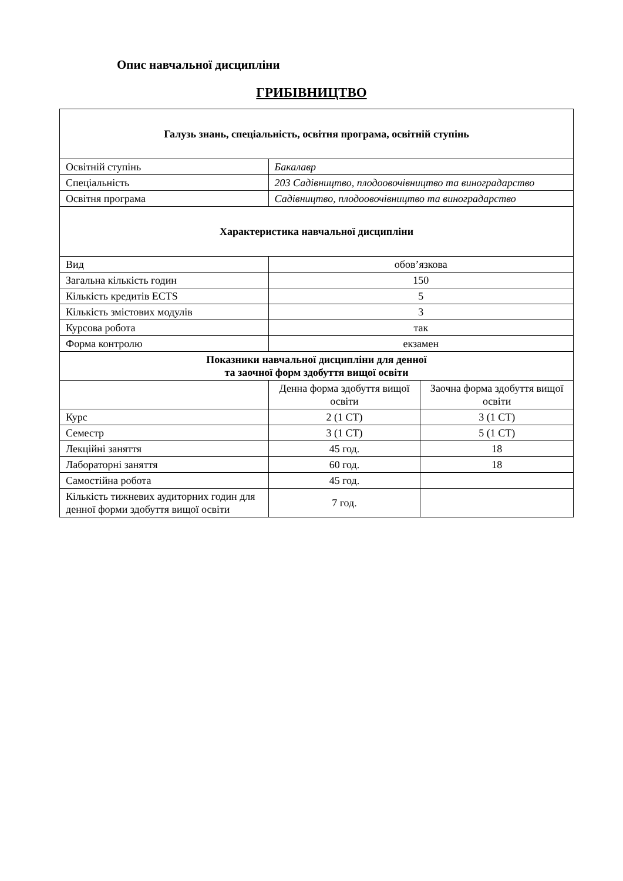Опис навчальної дисципліни
ГРИБІВНИЦТВО
| Галузь знань, спеціальність, освітня програма, освітній ступінь | | |
| --- | --- | --- |
| Освітній ступінь | Бакалавр | |
| Спеціальність | 203 Садівництво, плодоовочівництво та виноградарство | |
| Освітня програма | Садівництво, плодоовочівництво та виноградарство | |
| Характеристика навчальної дисципліни | | |
| Вид | обов’язкова | |
| Загальна кількість годин | 150 | |
| Кількість кредитів ECTS | 5 | |
| Кількість змістових модулів | 3 | |
| Курсова робота | так | |
| Форма контролю | екзамен | |
| Показники навчальної дисципліни для денної та заочної форм здобуття вищої освіти | | |
| | Денна форма здобуття вищої освіти | Заочна форма здобуття вищої освіти |
| Курс | 2 (1 СТ) | 3 (1 СТ) |
| Семестр | 3 (1 СТ) | 5 (1 СТ) |
| Лекційні заняття | 45 год. | 18 |
| Лабораторні заняття | 60 год. | 18 |
| Самостійна робота | 45 год. | |
| Кількість тижневих аудиторних годин для денної форми здобуття вищої освіти | 7 год. | |